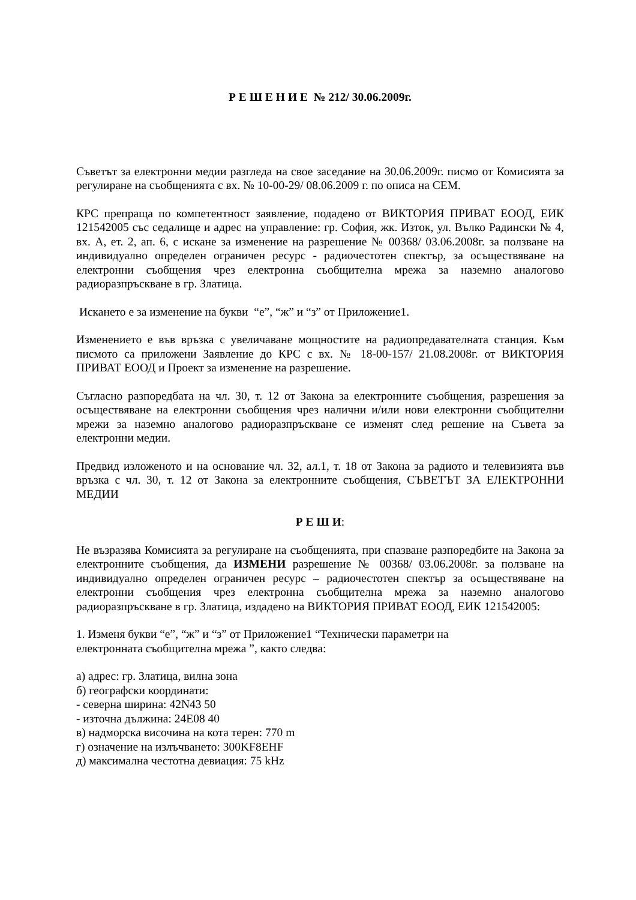Р Е Ш Е Н И Е № 212/ 30.06.2009г.
Съветът за електронни медии разгледа на свое заседание на 30.06.2009г. писмо от Комисията за регулиране на съобщенията с вх. № 10-00-29/ 08.06.2009 г. по описа на СЕМ.
КРС препраща по компетентност заявление, подадено от ВИКТОРИЯ ПРИВАТ ЕООД, ЕИК 121542005 със седалище и адрес на управление: гр. София, жк. Изток, ул. Вълко Радински № 4, вх. А, ет. 2, ап. 6, с искане за изменение на разрешение № 00368/ 03.06.2008г. за ползване на индивидуално определен ограничен ресурс - радиочестотен спектър, за осъществяване на електронни съобщения чрез електронна съобщителна мрежа за наземно аналогово радиоразпръскване в гр. Златица.
Искането е за изменение на букви “е”, “ж” и “з” от Приложение1.
Изменението е във връзка с увеличаване мощностите на радиопредавателната станция. Към писмото са приложени Заявление до КРС с вх. № 18-00-157/ 21.08.2008г. от ВИКТОРИЯ ПРИВАТ ЕООД и Проект за изменение на разрешение.
Съгласно разпоредбата на чл. 30, т. 12 от Закона за електронните съобщения, разрешения за осъществяване на електронни съобщения чрез налични и/или нови електронни съобщителни мрежи за наземно аналогово радиоразпръскване се изменят след решение на Съвета за електронни медии.
Предвид изложеното и на основание чл. 32, ал.1, т. 18 от Закона за радиото и телевизията във връзка с чл. 30, т. 12 от Закона за електронните съобщения, СЪВЕТЪТ ЗА ЕЛЕКТРОННИ МЕДИИ
Р Е Ш И:
Не възразява Комисията за регулиране на съобщенията, при спазване разпоредбите на Закона за електронните съобщения, да ИЗМЕНИ разрешение № 00368/ 03.06.2008г. за ползване на индивидуално определен ограничен ресурс – радиочестотен спектър за осъществяване на електронни съобщения чрез електронна съобщителна мрежа за наземно аналогово радиоразпръскване в гр. Златица, издадено на ВИКТОРИЯ ПРИВАТ ЕООД, ЕИК 121542005:
1. Изменя букви “е”, “ж” и “з” от Приложение1 “Технически параметри на
електронната съобщителна мрежа ”, както следва:
а) адрес: гр. Златица, вилна зона
б) географски координати:
- северна ширина: 42N43 50
- източна дължина: 24E08 40
в) надморска височина на кота терен: 770 m
г) означение на излъчването: 300KF8EHF
д) максимална честотна девиация: 75 kHz